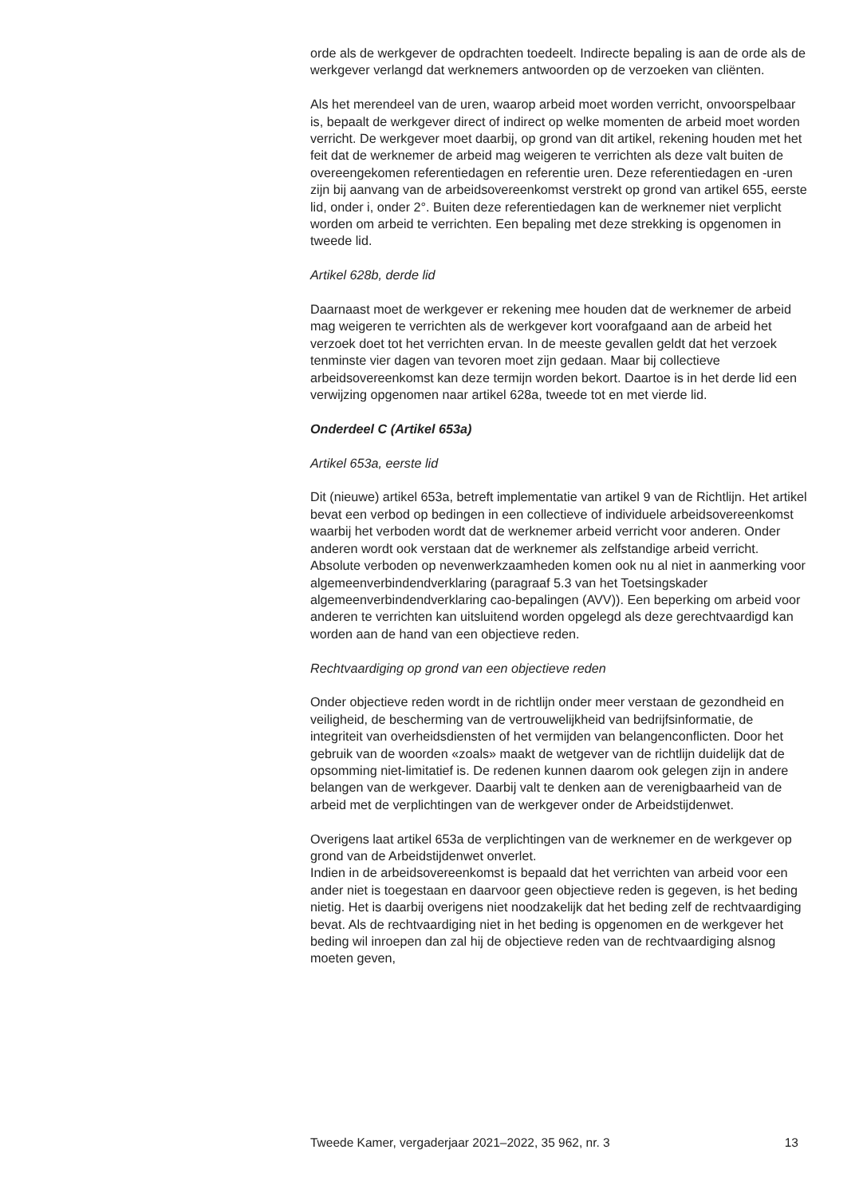orde als de werkgever de opdrachten toedeelt. Indirecte bepaling is aan de orde als de werkgever verlangd dat werknemers antwoorden op de verzoeken van cliënten.
Als het merendeel van de uren, waarop arbeid moet worden verricht, onvoorspelbaar is, bepaalt de werkgever direct of indirect op welke momenten de arbeid moet worden verricht. De werkgever moet daarbij, op grond van dit artikel, rekening houden met het feit dat de werknemer de arbeid mag weigeren te verrichten als deze valt buiten de overeengekomen referentiedagen en referentie uren. Deze referentiedagen en -uren zijn bij aanvang van de arbeidsovereenkomst verstrekt op grond van artikel 655, eerste lid, onder i, onder 2°. Buiten deze referentiedagen kan de werknemer niet verplicht worden om arbeid te verrichten. Een bepaling met deze strekking is opgenomen in tweede lid.
Artikel 628b, derde lid
Daarnaast moet de werkgever er rekening mee houden dat de werknemer de arbeid mag weigeren te verrichten als de werkgever kort voorafgaand aan de arbeid het verzoek doet tot het verrichten ervan. In de meeste gevallen geldt dat het verzoek tenminste vier dagen van tevoren moet zijn gedaan. Maar bij collectieve arbeidsovereenkomst kan deze termijn worden bekort. Daartoe is in het derde lid een verwijzing opgenomen naar artikel 628a, tweede tot en met vierde lid.
Onderdeel C (Artikel 653a)
Artikel 653a, eerste lid
Dit (nieuwe) artikel 653a, betreft implementatie van artikel 9 van de Richtlijn. Het artikel bevat een verbod op bedingen in een collectieve of individuele arbeidsovereenkomst waarbij het verboden wordt dat de werknemer arbeid verricht voor anderen. Onder anderen wordt ook verstaan dat de werknemer als zelfstandige arbeid verricht. Absolute verboden op nevenwerkzaamheden komen ook nu al niet in aanmerking voor algemeenverbindendverklaring (paragraaf 5.3 van het Toetsingskader algemeenverbindendverklaring cao-bepalingen (AVV)). Een beperking om arbeid voor anderen te verrichten kan uitsluitend worden opgelegd als deze gerechtvaardigd kan worden aan de hand van een objectieve reden.
Rechtvaardiging op grond van een objectieve reden
Onder objectieve reden wordt in de richtlijn onder meer verstaan de gezondheid en veiligheid, de bescherming van de vertrouwelijkheid van bedrijfsinformatie, de integriteit van overheidsdiensten of het vermijden van belangenconflicten. Door het gebruik van de woorden «zoals» maakt de wetgever van de richtlijn duidelijk dat de opsomming niet-limitatief is. De redenen kunnen daarom ook gelegen zijn in andere belangen van de werkgever. Daarbij valt te denken aan de verenigbaarheid van de arbeid met de verplichtingen van de werkgever onder de Arbeidstijdenwet.
Overigens laat artikel 653a de verplichtingen van de werknemer en de werkgever op grond van de Arbeidstijdenwet onverlet.
Indien in de arbeidsovereenkomst is bepaald dat het verrichten van arbeid voor een ander niet is toegestaan en daarvoor geen objectieve reden is gegeven, is het beding nietig. Het is daarbij overigens niet noodzakelijk dat het beding zelf de rechtvaardiging bevat. Als de rechtvaardiging niet in het beding is opgenomen en de werkgever het beding wil inroepen dan zal hij de objectieve reden van de rechtvaardiging alsnog moeten geven,
Tweede Kamer, vergaderjaar 2021–2022, 35 962, nr. 3 13